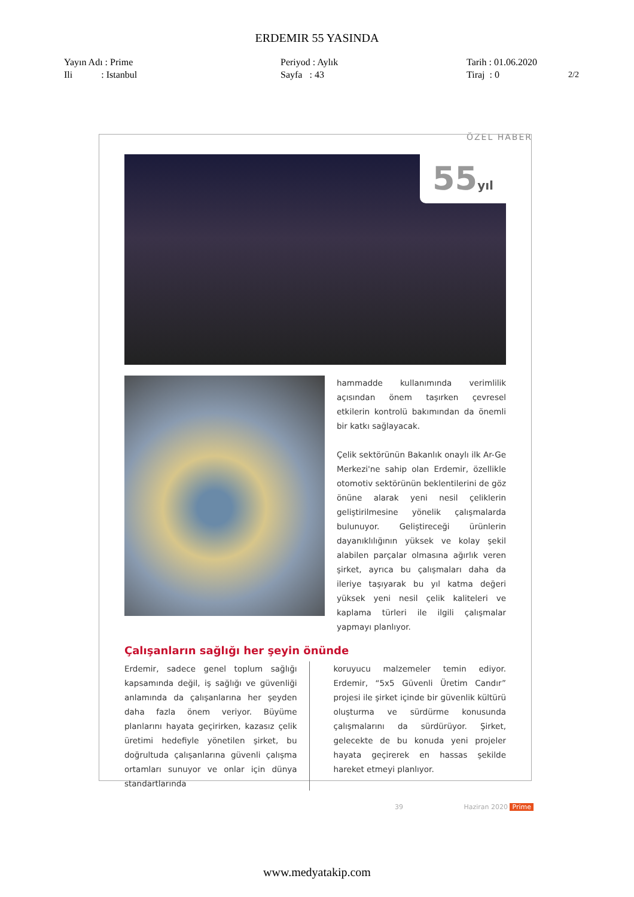ERDEMIR 55 YASINDA
Yayın Adı : Prime
Ili : Istanbul
Periyod : Aylık
Sayfa : 43
Tarih : 01.06.2020
Tiraj : 0
2/2
ÖZEL HABER
55yıl
hammadde kullanımında verimlilik açısından önem taşırken çevresel etkilerin kontrolü bakımından da önemli bir katkı sağlayacak.
Çelik sektörünün Bakanlık onaylı ilk Ar-Ge Merkezi'ne sahip olan Erdemir, özellikle otomotiv sektörünün beklentilerini de göz önüne alarak yeni nesil çeliklerin geliştirilmesine yönelik çalışmalarda bulunuyor. Geliştireceği ürünlerin dayanıklılığının yüksek ve kolay şekil alabilen parçalar olmasına ağırlık veren şirket, ayrıca bu çalışmaları daha da ileriye taşıyarak bu yıl katma değeri yüksek yeni nesil çelik kaliteleri ve kaplama türleri ile ilgili çalışmalar yapmayı planlıyor.
Çalışanların sağlığı her şeyin önünde
Erdemir, sadece genel toplum sağlığı kapsamında değil, iş sağlığı ve güvenliği anlamında da çalışanlarına her şeyden daha fazla önem veriyor. Büyüme planlarını hayata geçirirken, kazasız çelik üretimi hedefiyle yönetilen şirket, bu doğrultuda çalışanlarına güvenli çalışma ortamları sunuyor ve onlar için dünya standartlarında
koruyucu malzemeler temin ediyor. Erdemir, “5x5 Güvenli Üretim Candır” projesi ile şirket içinde bir güvenlik kültürü oluşturma ve sürdürme konusunda çalışmalarını da sürdürüyor. Şirket, gelecekte de bu konuda yeni projeler hayata geçirerek en hassas şekilde hareket etmeyi planlıyor.
39 Haziran 2020 Prime
www.medyatakip.com